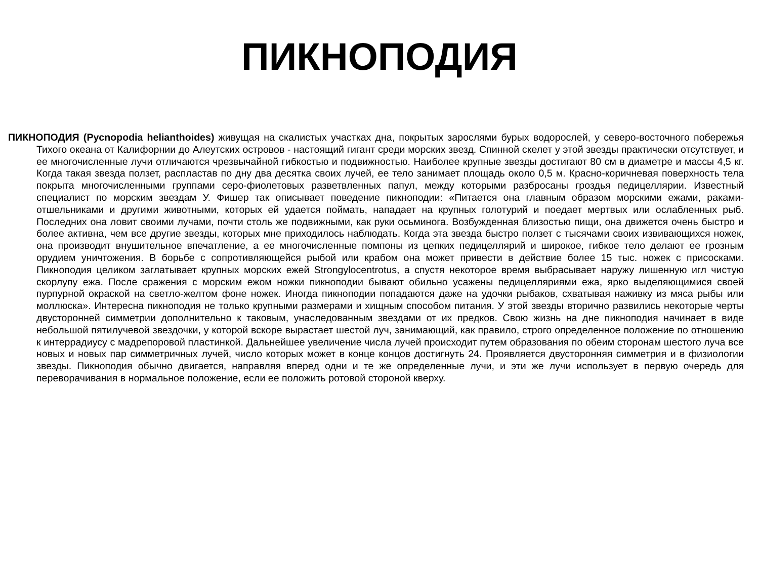ПИКНОПОДИЯ
ПИКНОПОДИЯ (Pycnopodia helianthoides) живущая на скалистых участках дна, покрытых зарослями бурых водорослей, у северо-восточного побережья Тихого океана от Калифорнии до Алеутских островов - настоящий гигант среди морских звезд. Спинной скелет у этой звезды практически отсутствует, и ее многочисленные лучи отличаются чрезвычайной гибкостью и подвижностью. Наиболее крупные звезды достигают 80 см в диаметре и массы 4,5 кг. Когда такая звезда ползет, распластав по дну два десятка своих лучей, ее тело занимает площадь около 0,5 м. Красно-коричневая поверхность тела покрыта многочисленными группами серо-фиолетовых разветвленных папул, между которыми разбросаны гроздья педицеллярии. Известный специалист по морским звездам У. Фишер так описывает поведение пикноподии: «Питается она главным образом морскими ежами, раками-отшельниками и другими животными, которых ей удается поймать, нападает на крупных голотурий и поедает мертвых или ослабленных рыб. Последних она ловит своими лучами, почти столь же подвижными, как руки осьминога. Возбужденная близостью пищи, она движется очень быстро и более активна, чем все другие звезды, которых мне приходилось наблюдать. Когда эта звезда быстро ползет с тысячами своих извивающихся ножек, она производит внушительное впечатление, а ее многочисленные помпоны из цепких педицеллярий и широкое, гибкое тело делают ее грозным орудием уничтожения. В борьбе с сопротивляющейся рыбой или крабом она может привести в действие более 15 тыс. ножек с присосками. Пикноподия целиком заглатывает крупных морских ежей Strongylocentrotus, а спустя некоторое время выбрасывает наружу лишенную игл чистую скорлупу ежа. После сражения с морским ежом ножки пикноподии бывают обильно усажены педицелляриями ежа, ярко выделяющимися своей пурпурной окраской на светло-желтом фоне ножек. Иногда пикноподии попадаются даже на удочки рыбаков, схватывая наживку из мяса рыбы или моллюска». Интересна пикноподия не только крупными размерами и хищным способом питания. У этой звезды вторично развились некоторые черты двусторонней симметрии дополнительно к таковым, унаследованным звездами от их предков. Свою жизнь на дне пикноподия начинает в виде небольшой пятилучевой звездочки, у которой вскоре вырастает шестой луч, занимающий, как правило, строго определенное положение по отношению к интеррадиусу с мадрепоровой пластинкой. Дальнейшее увеличение числа лучей происходит путем образования по обеим сторонам шестого луча все новых и новых пар симметричных лучей, число которых может в конце концов достигнуть 24. Проявляется двусторонняя симметрия и в физиологии звезды. Пикноподия обычно двигается, направляя вперед одни и те же определенные лучи, и эти же лучи использует в первую очередь для переворачивания в нормальное положение, если ее положить ротовой стороной кверху.